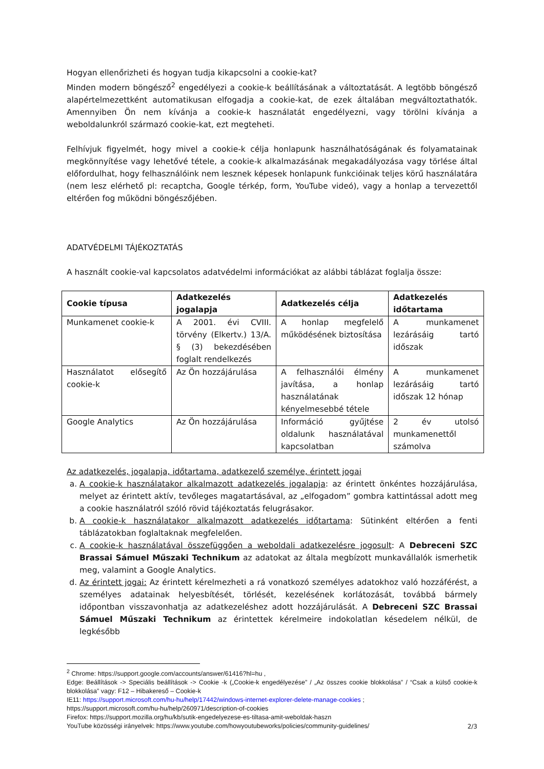Hogyan ellenőrizheti és hogyan tudja kikapcsolni a cookie-kat?
Minden modern böngésző<sup>2</sup> engedélyezi a cookie-k beállításának a változtatását. A legtöbb böngésző alapértelmezettként automatikusan elfogadja a cookie-kat, de ezek általában megváltoztathatók. Amennyiben Ön nem kívánja a cookie-k használatát engedélyezni, vagy törölni kívánja a weboldalunkról származó cookie-kat, ezt megteheti.
Felhívjuk figyelmét, hogy mivel a cookie-k célja honlapunk használhatóságának és folyamatainak megkönnyítése vagy lehetővé tétele, a cookie-k alkalmazásának megakadályozása vagy törlése által előfordulhat, hogy felhasználóink nem lesznek képesek honlapunk funkcióinak teljes körű használatára (nem lesz elérhető pl: recaptcha, Google térkép, form, YouTube videó), vagy a honlap a tervezettől eltérően fog működni böngészőjében.
ADATVÉDELMI TÁJÉKOZTATÁS
A használt cookie-val kapcsolatos adatvédelmi információkat az alábbi táblázat foglalja össze:
| Cookie típusa | Adatkezelés jogalapja | Adatkezelés célja | Adatkezelés időtartama |
| --- | --- | --- | --- |
| Munkamenet cookie-k | A 2001. évi CVIII. törvény (Elkertv.) 13/A. § (3) bekezdésében foglalt rendelkezés | A honlap megfelelő működésének biztosítása | A munkamenet lezárásáig tartó időszak |
| Használatot elősegítő cookie-k | Az Ön hozzájárulása | A felhasználói élmény javítása, a honlap használatának kényelmesebbé tétele | A munkamenet lezárásáig tartó időszak 12 hónap |
| Google Analytics | Az Ön hozzájárulása | Információ gyűjtése oldalunk használatával kapcsolatban | 2 év utolsó munkamenettől számolva |
Az adatkezelés, jogalapja, időtartama, adatkezelő személye, érintett jogai
a. A cookie-k használatakor alkalmazott adatkezelés jogalapja: az érintett önkéntes hozzájárulása, melyet az érintett aktív, tevőleges magatartásával, az „elfogadom” gombra kattintással adott meg a cookie használatról szóló rövid tájékoztatás felugrásakor.
b. A cookie-k használatakor alkalmazott adatkezelés időtartama: Sütinként eltérően a fenti táblázatokban foglaltaknak megfelelően.
c. A cookie-k használatával összefüggően a weboldali adatkezelésre jogosult: A Debreceni SZC Brassai Sámuel Műszaki Technikum az adatokat az általa megbízott munkavállalók ismerhetik meg, valamint a Google Analytics.
d. Az érintett jogai: Az érintett kérelmezheti a rá vonatkozó személyes adatokhoz való hozzáférést, a személyes adatainak helyesbítését, törlését, kezelésének korlátozását, továbbá bármely időpontban visszavonhatja az adatkezeléshez adott hozzájárulását. A Debreceni SZC Brassai Sámuel Műszaki Technikum az érintettek kérelmeire indokolatlan késedelem nélkül, de legkésőbb
<sup>2</sup> Chrome: https://support.google.com/accounts/answer/61416?hl=hu ,
Edge: Beállítások -> Speciális beállítások -> Cookie -k („Cookie-k engedélyezése” / „Az összes cookie blokkolása” / “Csak a külső cookie-k blokkolása” vagy: F12 – Hibakereső – Cookie-k
IE11: https://support.microsoft.com/hu-hu/help/17442/windows-internet-explorer-delete-manage-cookies ;
https://support.microsoft.com/hu-hu/help/260971/description-of-cookies
Firefox: https://support.mozilla.org/hu/kb/sutik-engedelyezese-es-tiltasa-amit-weboldak-haszn
YouTube közösségi irányelvek: https://www.youtube.com/howyoutubeworks/policies/community-guidelines/
2/3